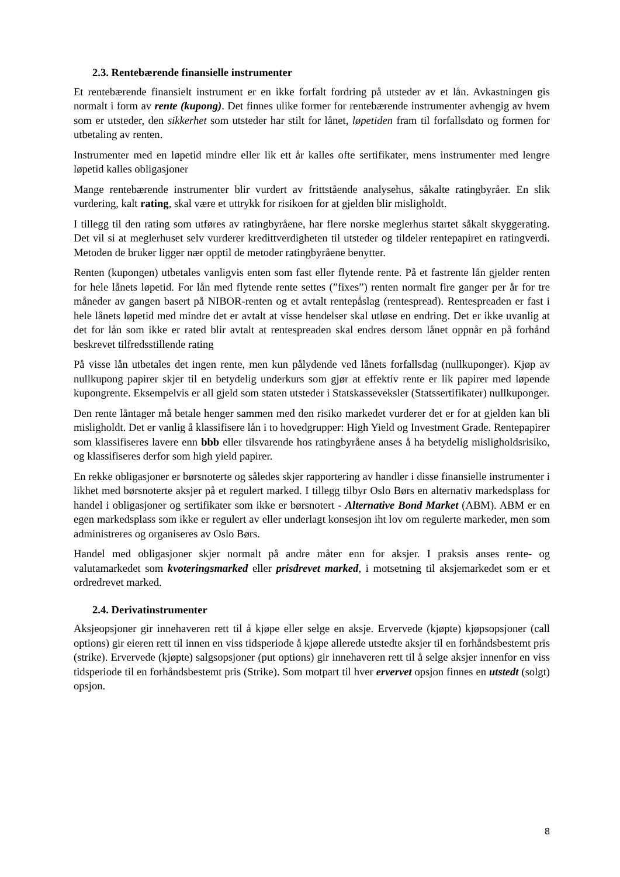2.3. Rentebærende finansielle instrumenter
Et rentebærende finansielt instrument er en ikke forfalt fordring på utsteder av et lån. Avkastningen gis normalt i form av rente (kupong). Det finnes ulike former for rentebærende instrumenter avhengig av hvem som er utsteder, den sikkerhet som utsteder har stilt for lånet, løpetiden fram til forfallsdato og formen for utbetaling av renten.
Instrumenter med en løpetid mindre eller lik ett år kalles ofte sertifikater, mens instrumenter med lengre løpetid kalles obligasjoner
Mange rentebærende instrumenter blir vurdert av frittstående analysehus, såkalte ratingbyråer. En slik vurdering, kalt rating, skal være et uttrykk for risikoen for at gjelden blir misligholdt.
I tillegg til den rating som utføres av ratingbyråene, har flere norske meglerhus startet såkalt skyggerating. Det vil si at meglerhuset selv vurderer kredittverdigheten til utsteder og tildeler rentepapiret en ratingverdi. Metoden de bruker ligger nær opptil de metoder ratingbyråene benytter.
Renten (kupongen) utbetales vanligvis enten som fast eller flytende rente. På et fastrente lån gjelder renten for hele lånets løpetid. For lån med flytende rente settes (”fixes”) renten normalt fire ganger per år for tre måneder av gangen basert på NIBOR-renten og et avtalt rentepåslag (rentespread). Rentespreaden er fast i hele lånets løpetid med mindre det er avtalt at visse hendelser skal utløse en endring. Det er ikke uvanlig at det for lån som ikke er rated blir avtalt at rentespreaden skal endres dersom lånet oppnår en på forhånd beskrevet tilfredsstillende rating
På visse lån utbetales det ingen rente, men kun pålydende ved lånets forfallsdag (nullkuponger). Kjøp av nullkupong papirer skjer til en betydelig underkurs som gjør at effektiv rente er lik papirer med løpende kupongrente. Eksempelvis er all gjeld som staten utsteder i Statskasseveksler (Statssertifikater) nullkuponger.
Den rente låntager må betale henger sammen med den risiko markedet vurderer det er for at gjelden kan bli misligholdt. Det er vanlig å klassifisere lån i to hovedgrupper: High Yield og Investment Grade. Rentepapirer som klassifiseres lavere enn bbb eller tilsvarende hos ratingbyråene anses å ha betydelig misligholdsrisiko, og klassifiseres derfor som high yield papirer.
En rekke obligasjoner er børsnoterte og således skjer rapportering av handler i disse finansielle instrumenter i likhet med børsnoterte aksjer på et regulert marked. I tillegg tilbyr Oslo Børs en alternativ markedsplass for handel i obligasjoner og sertifikater som ikke er børsnotert - Alternative Bond Market (ABM). ABM er en egen markedsplass som ikke er regulert av eller underlagt konsesjon iht lov om regulerte markeder, men som administreres og organiseres av Oslo Børs.
Handel med obligasjoner skjer normalt på andre måter enn for aksjer. I praksis anses rente- og valutamarkedet som kvoteringsmarked eller prisdrevet marked, i motsetning til aksjemarkedet som er et ordredrevet marked.
2.4. Derivatinstrumenter
Aksjeopsjoner gir innehaveren rett til å kjøpe eller selge en aksje. Ervervede (kjøpte) kjøpsopsjoner (call options) gir eieren rett til innen en viss tidsperiode å kjøpe allerede utstedte aksjer til en forhåndsbestemt pris (strike). Ervervede (kjøpte) salgsopsjoner (put options) gir innehaveren rett til å selge aksjer innenfor en viss tidsperiode til en forhåndsbestemt pris (Strike). Som motpart til hver ervervet opsjon finnes en utstedt (solgt) opsjon.
8